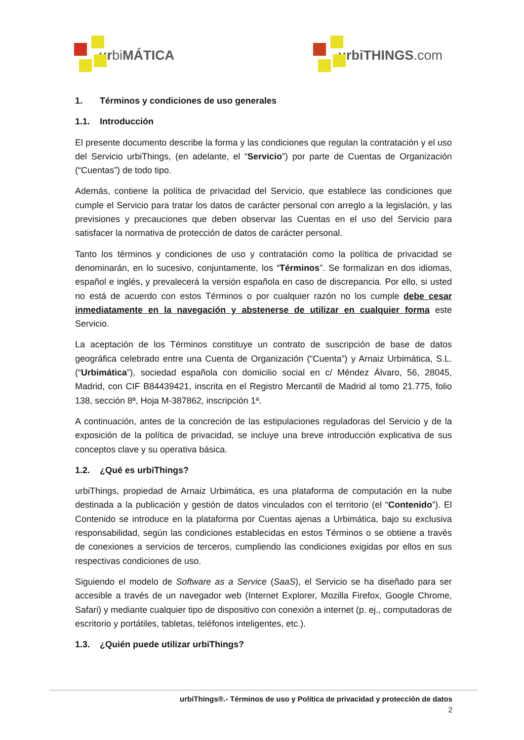ur bi MÁTICA urbiTHINGS.com
1. Términos y condiciones de uso generales
1.1. Introducción
El presente documento describe la forma y las condiciones que regulan la contratación y el uso del Servicio urbiThings, (en adelante, el “Servicio”) por parte de Cuentas de Organización (“Cuentas”) de todo tipo.
Además, contiene la política de privacidad del Servicio, que establece las condiciones que cumple el Servicio para tratar los datos de carácter personal con arreglo a la legislación, y las previsiones y precauciones que deben observar las Cuentas en el uso del Servicio para satisfacer la normativa de protección de datos de carácter personal.
Tanto los términos y condiciones de uso y contratación como la política de privacidad se denominarán, en lo sucesivo, conjuntamente, los “Términos”. Se formalizan en dos idiomas, español e inglés, y prevalecerá la versión española en caso de discrepancia. Por ello, si usted no está de acuerdo con estos Términos o por cualquier razón no los cumple debe cesar inmediatamente en la navegación y abstenerse de utilizar en cualquier forma este Servicio.
La aceptación de los Términos constituye un contrato de suscripción de base de datos geográfica celebrado entre una Cuenta de Organización (“Cuenta”) y Arnaiz Urbimática, S.L. (“Urbimática”), sociedad española con domicilio social en c/ Méndez Álvaro, 56, 28045, Madrid, con CIF B84439421, inscrita en el Registro Mercantil de Madrid al tomo 21.775, folio 138, sección 8ª, Hoja M-387862, inscripción 1ª.
A continuación, antes de la concreción de las estipulaciones reguladoras del Servicio y de la exposición de la política de privacidad, se incluye una breve introducción explicativa de sus conceptos clave y su operativa básica.
1.2. ¿Qué es urbiThings?
urbiThings, propiedad de Arnaiz Urbimática, es una plataforma de computación en la nube destinada a la publicación y gestión de datos vinculados con el territorio (el “Contenido”). El Contenido se introduce en la plataforma por Cuentas ajenas a Urbimática, bajo su exclusiva responsabilidad, según las condiciones establecidas en estos Términos o se obtiene a través de conexiones a servicios de terceros, cumpliendo las condiciones exigidas por ellos en sus respectivas condiciones de uso.
Siguiendo el modelo de Software as a Service (SaaS), el Servicio se ha diseñado para ser accesible a través de un navegador web (Internet Explorer, Mozilla Firefox, Google Chrome, Safari) y mediante cualquier tipo de dispositivo con conexión a internet (p. ej., computadoras de escritorio y portátiles, tabletas, teléfonos inteligentes, etc.).
1.3. ¿Quién puede utilizar urbiThings?
urbiThings®.- Términos de uso y Política de privacidad y protección de datos
2